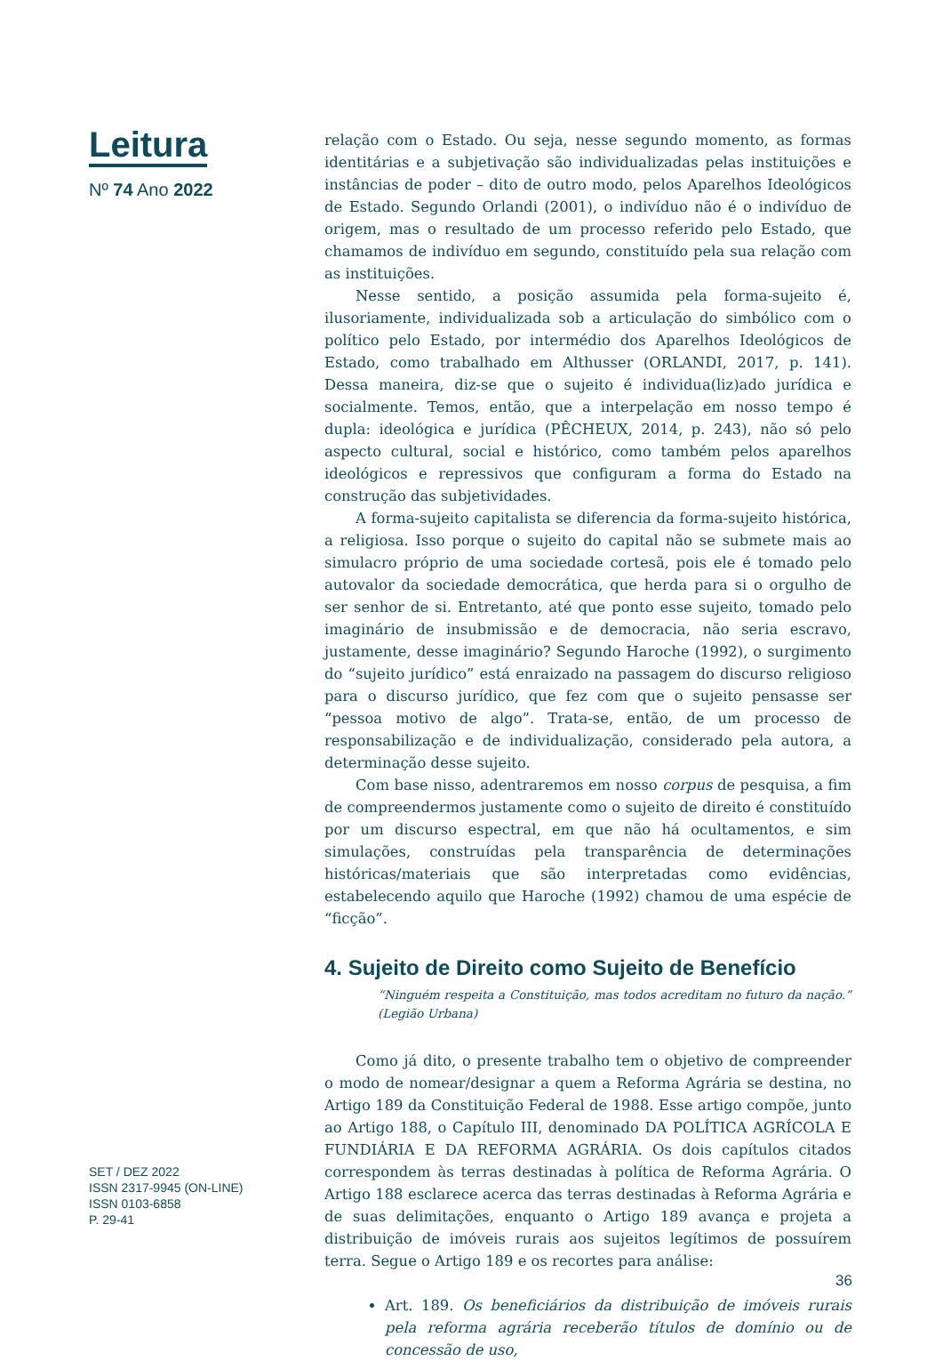Leitura
Nº 74 Ano 2022
relação com o Estado. Ou seja, nesse segundo momento, as formas identitárias e a subjetivação são individualizadas pelas instituições e instâncias de poder – dito de outro modo, pelos Aparelhos Ideológicos de Estado. Segundo Orlandi (2001), o indivíduo não é o indivíduo de origem, mas o resultado de um processo referido pelo Estado, que chamamos de indivíduo em segundo, constituído pela sua relação com as instituições.
Nesse sentido, a posição assumida pela forma-sujeito é, ilusoriamente, individualizada sob a articulação do simbólico com o político pelo Estado, por intermédio dos Aparelhos Ideológicos de Estado, como trabalhado em Althusser (ORLANDI, 2017, p. 141). Dessa maneira, diz-se que o sujeito é individua(liz)ado jurídica e socialmente. Temos, então, que a interpelação em nosso tempo é dupla: ideológica e jurídica (PÊCHEUX, 2014, p. 243), não só pelo aspecto cultural, social e histórico, como também pelos aparelhos ideológicos e repressivos que configuram a forma do Estado na construção das subjetividades.
A forma-sujeito capitalista se diferencia da forma-sujeito histórica, a religiosa. Isso porque o sujeito do capital não se submete mais ao simulacro próprio de uma sociedade cortesã, pois ele é tomado pelo autovalor da sociedade democrática, que herda para si o orgulho de ser senhor de si. Entretanto, até que ponto esse sujeito, tomado pelo imaginário de insubmissão e de democracia, não seria escravo, justamente, desse imaginário? Segundo Haroche (1992), o surgimento do “sujeito jurídico” está enraizado na passagem do discurso religioso para o discurso jurídico, que fez com que o sujeito pensasse ser “pessoa motivo de algo”. Trata-se, então, de um processo de responsabilização e de individualização, considerado pela autora, a determinação desse sujeito.
Com base nisso, adentraremos em nosso corpus de pesquisa, a fim de compreendermos justamente como o sujeito de direito é constituído por um discurso espectral, em que não há ocultamentos, e sim simulações, construídas pela transparência de determinações históricas/materiais que são interpretadas como evidências, estabelecendo aquilo que Haroche (1992) chamou de uma espécie de “ficção”.
4. Sujeito de Direito como Sujeito de Benefício
“Ninguém respeita a Constituição, mas todos acreditam no futuro da nação.” (Legião Urbana)
Como já dito, o presente trabalho tem o objetivo de compreender o modo de nomear/designar a quem a Reforma Agrária se destina, no Artigo 189 da Constituição Federal de 1988. Esse artigo compõe, junto ao Artigo 188, o Capítulo III, denominado DA POLÍTICA AGRÍCOLA E FUNDIÁRIA E DA REFORMA AGRÁRIA. Os dois capítulos citados correspondem às terras destinadas à política de Reforma Agrária. O Artigo 188 esclarece acerca das terras destinadas à Reforma Agrária e de suas delimitações, enquanto o Artigo 189 avança e projeta a distribuição de imóveis rurais aos sujeitos legítimos de possuírem terra. Segue o Artigo 189 e os recortes para análise:
Art. 189. Os beneficiários da distribuição de imóveis rurais pela reforma agrária receberão títulos de domínio ou de concessão de uso,
SET / DEZ 2022
ISSN 2317-9945 (ON-LINE)
ISSN 0103-6858
P. 29-41
36